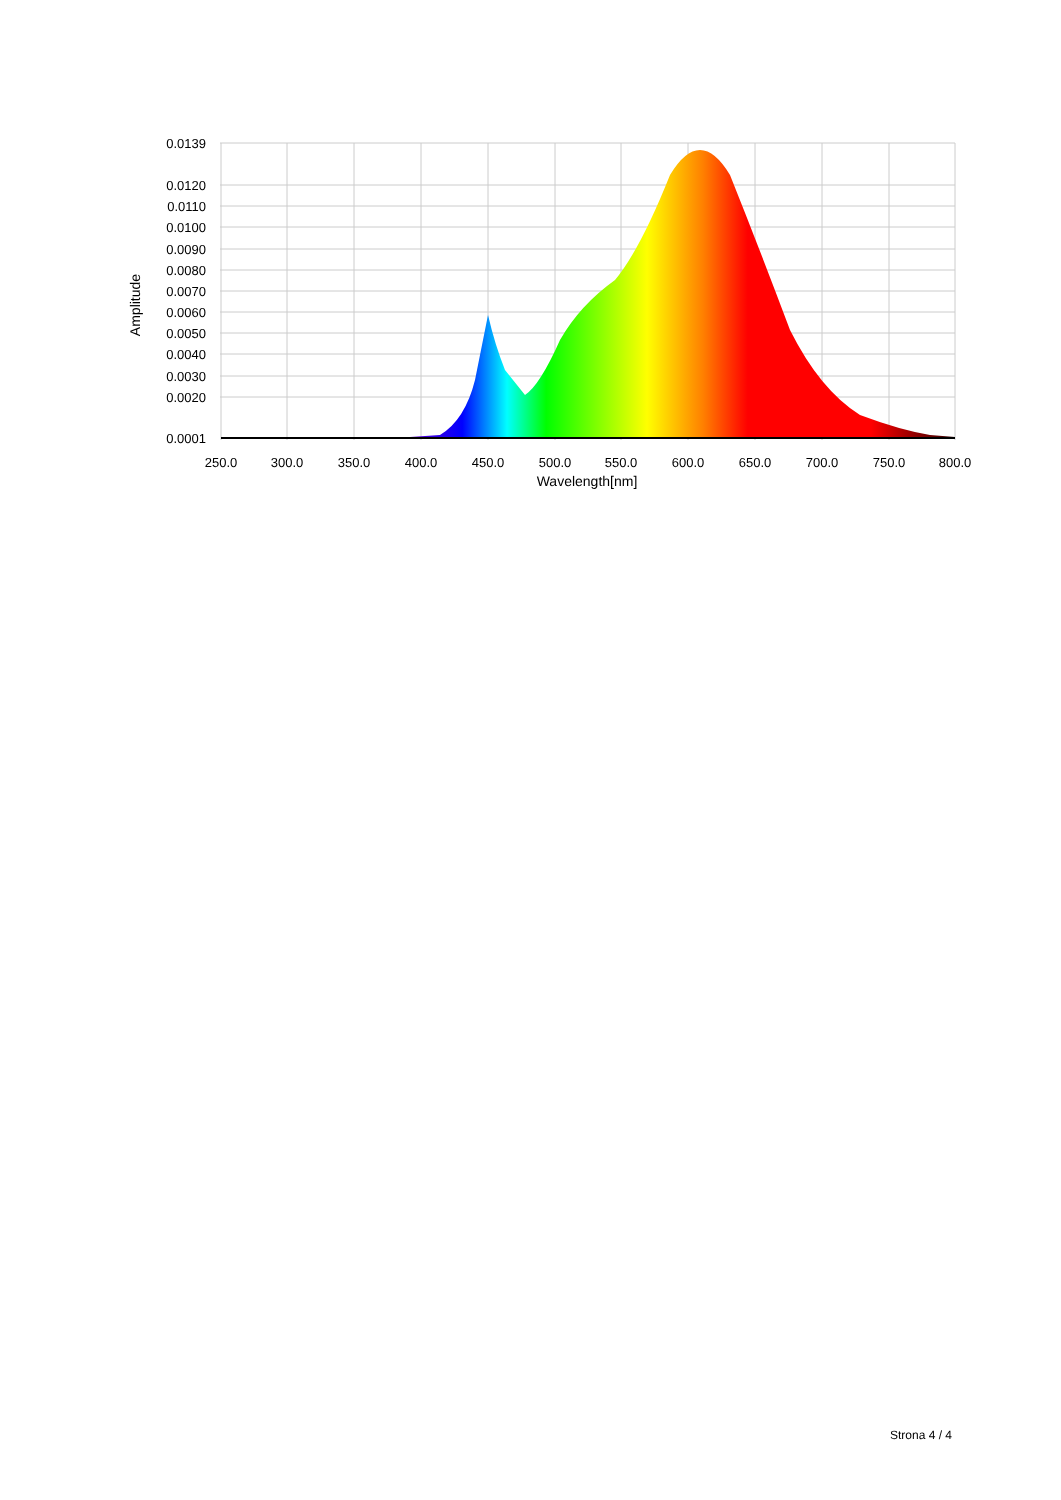0.0139
0.0120
0.0110
0.0100
0.0090
0.0080
0.0070
0.0060
0.0050
0.0040
0.0030
0.0020
0.0001
250.0
300.0
350.0
400.0
450.0
500.0
550.0
600.0
650.0
700.0
750.0
800.0
Wavelength[nm]
Amplitude
Strona 4 / 4